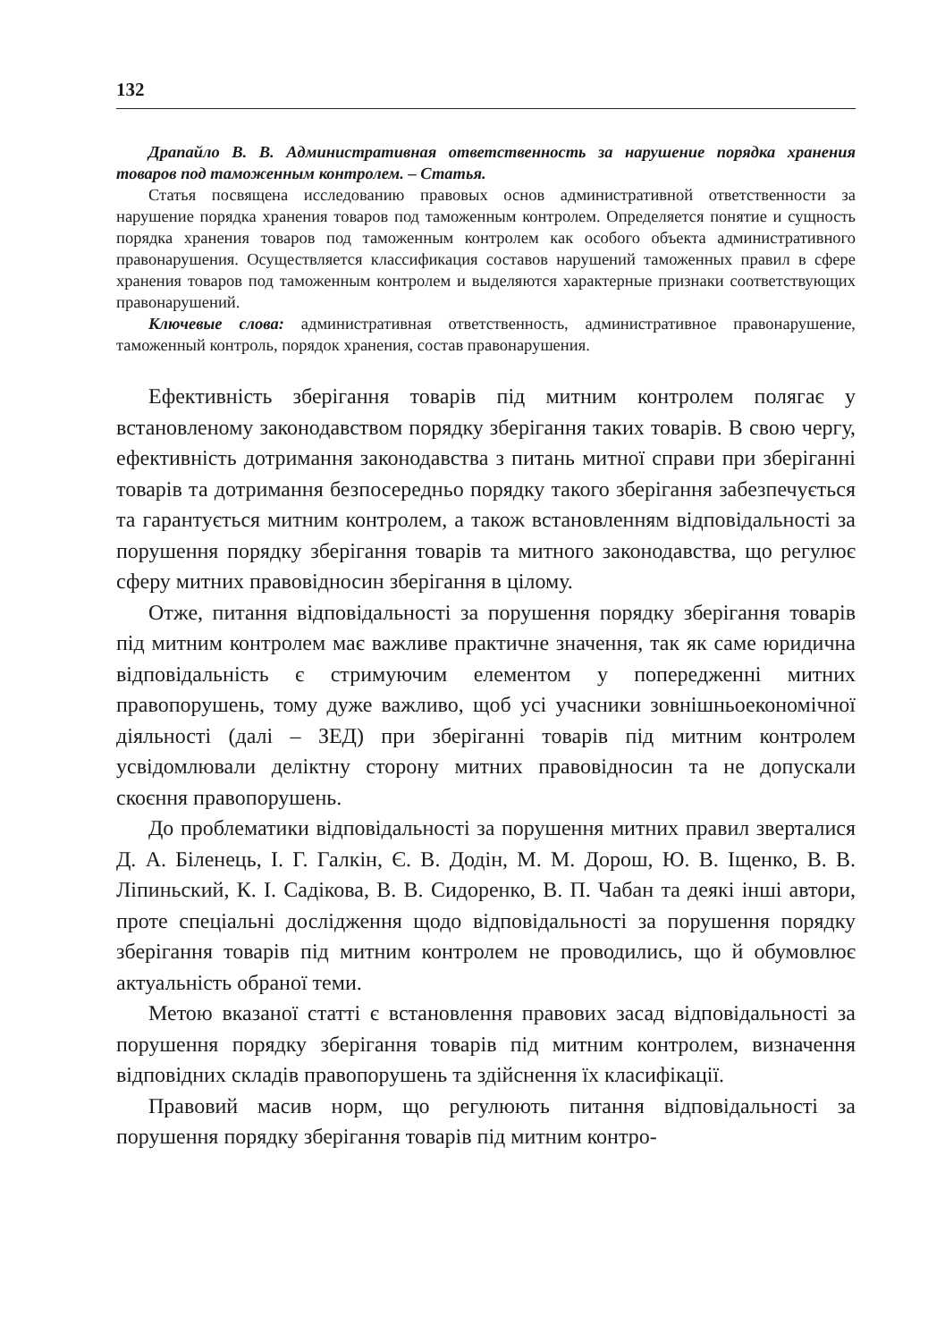132
Драпайло В. В. Административная ответственность за нарушение порядка хранения товаров под таможенным контролем. – Статья.
Статья посвящена исследованию правовых основ административной ответственности за нарушение порядка хранения товаров под таможенным контролем. Определяется понятие и сущность порядка хранения товаров под таможенным контролем как особого объекта административного правонарушения. Осуществляется классификация составов нарушений таможенных правил в сфере хранения товаров под таможенным контролем и выделяются характерные признаки соответствующих правонарушений.
Ключевые слова: административная ответственность, административное правонарушение, таможенный контроль, порядок хранения, состав правонарушения.
Ефективність зберігання товарів під митним контролем полягає у встановленому законодавством порядку зберігання таких товарів. В свою чергу, ефективність дотримання законодавства з питань митної справи при зберіганні товарів та дотримання безпосередньо порядку такого зберігання забезпечується та гарантується митним контролем, а також встановленням відповідальності за порушення порядку зберігання товарів та митного законодавства, що регулює сферу митних правовідносин зберігання в цілому.
Отже, питання відповідальності за порушення порядку зберігання товарів під митним контролем має важливе практичне значення, так як саме юридична відповідальність є стримуючим елементом у попередженні митних правопорушень, тому дуже важливо, щоб усі учасники зовнішньоекономічної діяльності (далі – ЗЕД) при зберіганні товарів під митним контролем усвідомлювали деліктну сторону митних правовідносин та не допускали скоєння правопорушень.
До проблематики відповідальності за порушення митних правил зверталися Д. А. Біленець, І. Г. Галкін, Є. В. Додін, М. М. Дорош, Ю. В. Іщенко, В. В. Ліпиньский, К. І. Садікова, В. В. Сидоренко, В. П. Чабан та деякі інші автори, проте спеціальні дослідження щодо відповідальності за порушення порядку зберігання товарів під митним контролем не проводились, що й обумовлює актуальність обраної теми.
Метою вказаної статті є встановлення правових засад відповідальності за порушення порядку зберігання товарів під митним контролем, визначення відповідних складів правопорушень та здійснення їх класифікації.
Правовий масив норм, що регулюють питання відповідальності за порушення порядку зберігання товарів під митним контро-